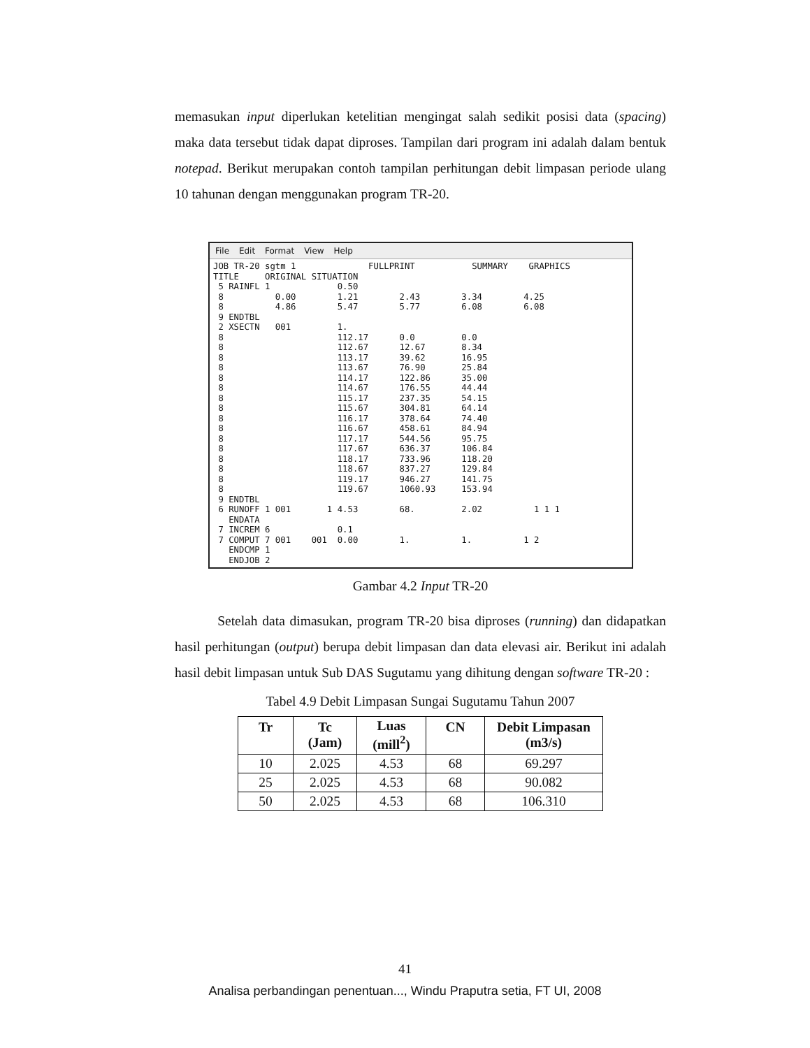memasukan input diperlukan ketelitian mengingat salah sedikit posisi data (spacing) maka data tersebut tidak dapat diproses. Tampilan dari program ini adalah dalam bentuk notepad. Berikut merupakan contoh tampilan perhitungan debit limpasan periode ulang 10 tahunan dengan menggunakan program TR-20.
File Edit Format View Help
JOB TR-20 sgtm 1              FULLPRINT           SUMMARY    GRAPHICS
TITLE     ORIGINAL SITUATION
 5 RAINFL 1             0.50
 8          0.00        1.21        2.43        3.34        4.25
 8          4.86        5.47        5.77        6.08        6.08
 9 ENDTBL
 2 XSECTN   001         1.
 8                      112.17      0.0         0.0
 8                      112.67      12.67       8.34
 8                      113.17      39.62       16.95
 8                      113.67      76.90       25.84
 8                      114.17      122.86      35.00
 8                      114.67      176.55      44.44
 8                      115.17      237.35      54.15
 8                      115.67      304.81      64.14
 8                      116.17      378.64      74.40
 8                      116.67      458.61      84.94
 8                      117.17      544.56      95.75
 8                      117.67      636.37      106.84
 8                      118.17      733.96      118.20
 8                      118.67      837.27      129.84
 8                      119.17      946.27      141.75
 8                      119.67      1060.93     153.94
 9 ENDTBL
 6 RUNOFF 1 001       1 4.53        68.         2.02          1 1 1
   ENDATA
 7 INCREM 6             0.1
 7 COMPUT 7 001    001  0.00        1.          1.          1 2
   ENDCMP 1
   ENDJOB 2
Gambar 4.2 Input TR-20
Setelah data dimasukan, program TR-20 bisa diproses (running) dan didapatkan hasil perhitungan (output) berupa debit limpasan dan data elevasi air. Berikut ini adalah hasil debit limpasan untuk Sub DAS Sugutamu yang dihitung dengan software TR-20 :
Tabel 4.9 Debit Limpasan Sungai Sugutamu Tahun 2007
| Tr | Tc (Jam) | Luas (mill<sup>2</sup>) | CN | Debit Limpasan (m3/s) |
| --- | --- | --- | --- | --- |
| 10 | 2.025 | 4.53 | 68 | 69.297 |
| 25 | 2.025 | 4.53 | 68 | 90.082 |
| 50 | 2.025 | 4.53 | 68 | 106.310 |
41
Analisa perbandingan penentuan..., Windu Praputra setia, FT UI, 2008